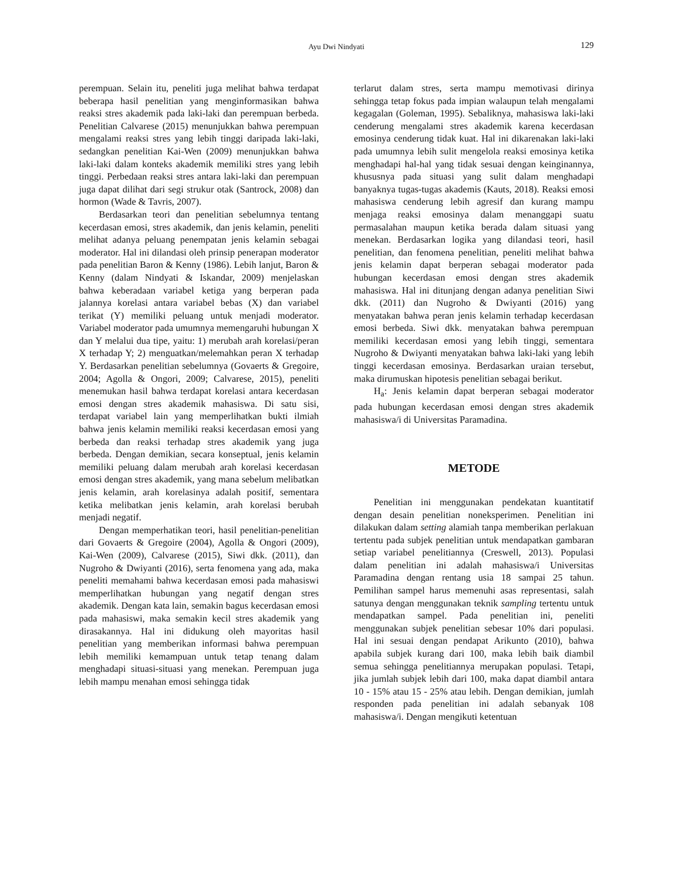Ayu Dwi Nindyati
129
perempuan. Selain itu, peneliti juga melihat bahwa terdapat beberapa hasil penelitian yang menginformasikan bahwa reaksi stres akademik pada laki-laki dan perempuan berbeda. Penelitian Calvarese (2015) menunjukkan bahwa perempuan mengalami reaksi stres yang lebih tinggi daripada laki-laki, sedangkan penelitian Kai-Wen (2009) menunjukkan bahwa laki-laki dalam konteks akademik memiliki stres yang lebih tinggi. Perbedaan reaksi stres antara laki-laki dan perempuan juga dapat dilihat dari segi strukur otak (Santrock, 2008) dan hormon (Wade & Tavris, 2007).
Berdasarkan teori dan penelitian sebelumnya tentang kecerdasan emosi, stres akademik, dan jenis kelamin, peneliti melihat adanya peluang penempatan jenis kelamin sebagai moderator. Hal ini dilandasi oleh prinsip penerapan moderator pada penelitian Baron & Kenny (1986). Lebih lanjut, Baron & Kenny (dalam Nindyati & Iskandar, 2009) menjelaskan bahwa keberadaan variabel ketiga yang berperan pada jalannya korelasi antara variabel bebas (X) dan variabel terikat (Y) memiliki peluang untuk menjadi moderator. Variabel moderator pada umumnya memengaruhi hubungan X dan Y melalui dua tipe, yaitu: 1) merubah arah korelasi/peran X terhadap Y; 2) menguatkan/melemahkan peran X terhadap Y. Berdasarkan penelitian sebelumnya (Govaerts & Gregoire, 2004; Agolla & Ongori, 2009; Calvarese, 2015), peneliti menemukan hasil bahwa terdapat korelasi antara kecerdasan emosi dengan stres akademik mahasiswa. Di satu sisi, terdapat variabel lain yang memperlihatkan bukti ilmiah bahwa jenis kelamin memiliki reaksi kecerdasan emosi yang berbeda dan reaksi terhadap stres akademik yang juga berbeda. Dengan demikian, secara konseptual, jenis kelamin memiliki peluang dalam merubah arah korelasi kecerdasan emosi dengan stres akademik, yang mana sebelum melibatkan jenis kelamin, arah korelasinya adalah positif, sementara ketika melibatkan jenis kelamin, arah korelasi berubah menjadi negatif.
Dengan memperhatikan teori, hasil penelitian-penelitian dari Govaerts & Gregoire (2004), Agolla & Ongori (2009), Kai-Wen (2009), Calvarese (2015), Siwi dkk. (2011), dan Nugroho & Dwiyanti (2016), serta fenomena yang ada, maka peneliti memahami bahwa kecerdasan emosi pada mahasiswi memperlihatkan hubungan yang negatif dengan stres akademik. Dengan kata lain, semakin bagus kecerdasan emosi pada mahasiswi, maka semakin kecil stres akademik yang dirasakannya. Hal ini didukung oleh mayoritas hasil penelitian yang memberikan informasi bahwa perempuan lebih memiliki kemampuan untuk tetap tenang dalam menghadapi situasi-situasi yang menekan. Perempuan juga lebih mampu menahan emosi sehingga tidak
terlarut dalam stres, serta mampu memotivasi dirinya sehingga tetap fokus pada impian walaupun telah mengalami kegagalan (Goleman, 1995). Sebaliknya, mahasiswa laki-laki cenderung mengalami stres akademik karena kecerdasan emosinya cenderung tidak kuat. Hal ini dikarenakan laki-laki pada umumnya lebih sulit mengelola reaksi emosinya ketika menghadapi hal-hal yang tidak sesuai dengan keinginannya, khususnya pada situasi yang sulit dalam menghadapi banyaknya tugas-tugas akademis (Kauts, 2018). Reaksi emosi mahasiswa cenderung lebih agresif dan kurang mampu menjaga reaksi emosinya dalam menanggapi suatu permasalahan maupun ketika berada dalam situasi yang menekan. Berdasarkan logika yang dilandasi teori, hasil penelitian, dan fenomena penelitian, peneliti melihat bahwa jenis kelamin dapat berperan sebagai moderator pada hubungan kecerdasan emosi dengan stres akademik mahasiswa. Hal ini ditunjang dengan adanya penelitian Siwi dkk. (2011) dan Nugroho & Dwiyanti (2016) yang menyatakan bahwa peran jenis kelamin terhadap kecerdasan emosi berbeda. Siwi dkk. menyatakan bahwa perempuan memiliki kecerdasan emosi yang lebih tinggi, sementara Nugroho & Dwiyanti menyatakan bahwa laki-laki yang lebih tinggi kecerdasan emosinya. Berdasarkan uraian tersebut, maka dirumuskan hipotesis penelitian sebagai berikut.
H<sub>a</sub>: Jenis kelamin dapat berperan sebagai moderator pada hubungan kecerdasan emosi dengan stres akademik mahasiswa/i di Universitas Paramadina.
METODE
Penelitian ini menggunakan pendekatan kuantitatif dengan desain penelitian noneksperimen. Penelitian ini dilakukan dalam setting alamiah tanpa memberikan perlakuan tertentu pada subjek penelitian untuk mendapatkan gambaran setiap variabel penelitiannya (Creswell, 2013). Populasi dalam penelitian ini adalah mahasiswa/i Universitas Paramadina dengan rentang usia 18 sampai 25 tahun. Pemilihan sampel harus memenuhi asas representasi, salah satunya dengan menggunakan teknik sampling tertentu untuk mendapatkan sampel. Pada penelitian ini, peneliti menggunakan subjek penelitian sebesar 10% dari populasi. Hal ini sesuai dengan pendapat Arikunto (2010), bahwa apabila subjek kurang dari 100, maka lebih baik diambil semua sehingga penelitiannya merupakan populasi. Tetapi, jika jumlah subjek lebih dari 100, maka dapat diambil antara 10 - 15% atau 15 - 25% atau lebih. Dengan demikian, jumlah responden pada penelitian ini adalah sebanyak 108 mahasiswa/i. Dengan mengikuti ketentuan